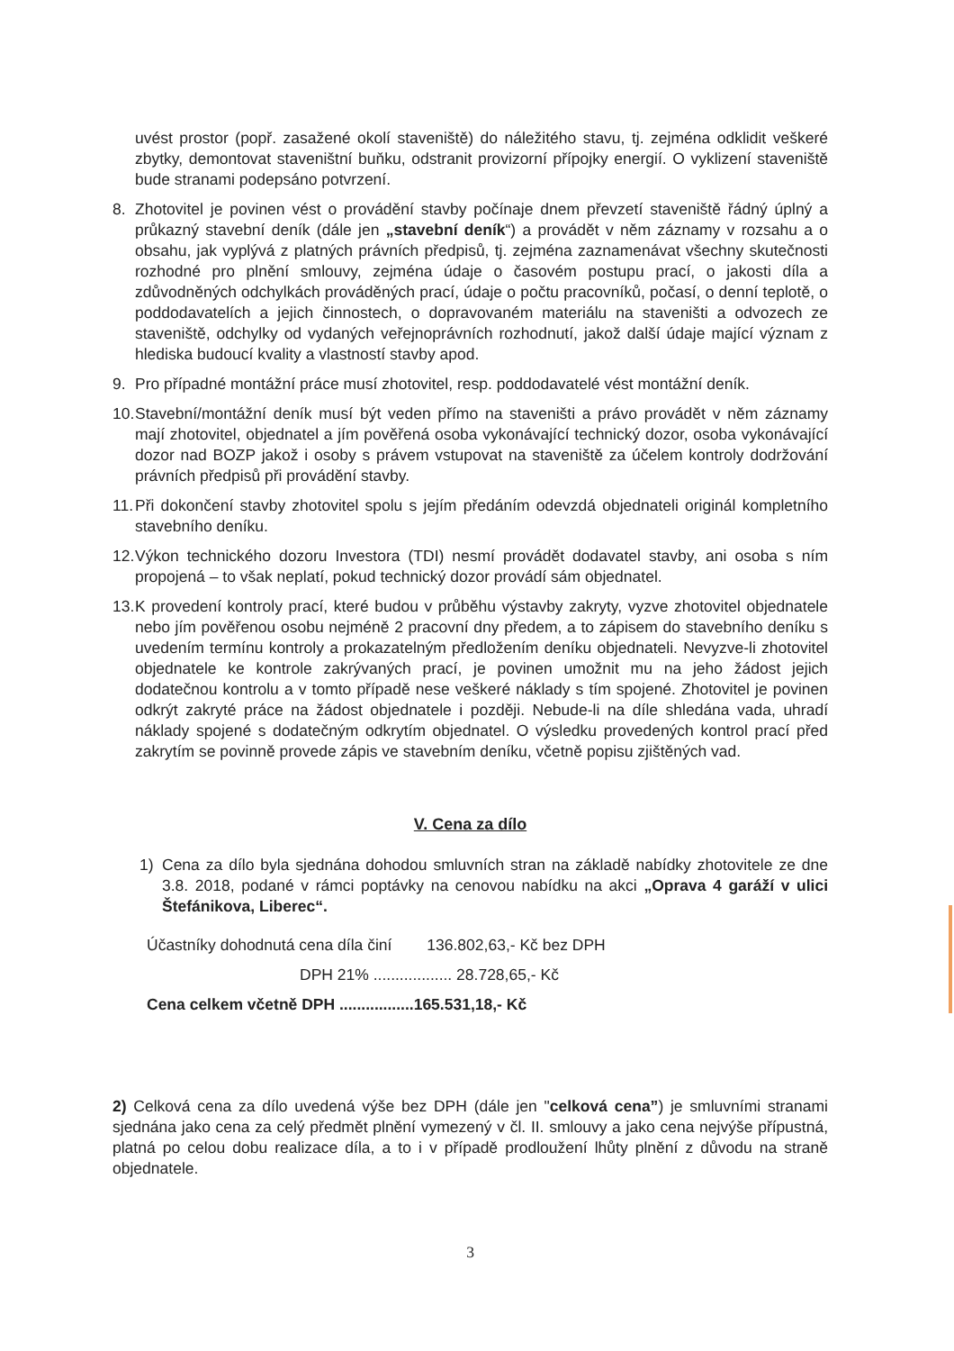uvést prostor (popř. zasažené okolí staveniště) do náležitého stavu, tj. zejména odklidit veškeré zbytky, demontovat staveništní buňku, odstranit provizorní přípojky energií. O vyklizení staveniště bude stranami podepsáno potvrzení.
8. Zhotovitel je povinen vést o provádění stavby počínaje dnem převzetí staveniště řádný úplný a průkazný stavební deník (dále jen „stavební deník“) a provádět v něm záznamy v rozsahu a o obsahu, jak vyplývá z platných právních předpisů, tj. zejména zaznamenávat všechny skutečnosti rozhodné pro plnění smlouvy, zejména údaje o časovém postupu prací, o jakosti díla a zdůvodněných odchylkách prováděných prací, údaje o počtu pracovníků, počasí, o denní teplotě, o poddodavatelích a jejich činnostech, o dopravovaném materiálu na staveništi a odvozech ze staveniště, odchylky od vydaných veřejnoprávních rozhodnutí, jakož další údaje mající význam z hlediska budoucí kvality a vlastností stavby apod.
9. Pro případné montážní práce musí zhotovitel, resp. poddodavatelé vést montážní deník.
10.
Stavební/montážní deník musí být veden přímo na staveništi a právo provádět v něm záznamy mají zhotovitel, objednatel a jím pověřená osoba vykonávající technický dozor, osoba vykonávající dozor nad BOZP jakož i osoby s právem vstupovat na staveniště za účelem kontroly dodržování právních předpisů při provádění stavby.
11.
Při dokončení stavby zhotovitel spolu s jejím předáním odevzdá objednateli originál kompletního stavebního deníku.
12.
Výkon technického dozoru Investora (TDI) nesmí provádět dodavatel stavby, ani osoba s ním propojená – to však neplatí, pokud technický dozor provádí sám objednatel.
13.
K provedení kontroly prací, které budou v průběhu výstavby zakryty, vyzve zhotovitel objednatele nebo jím pověřenou osobu nejméně 2 pracovní dny předem, a to zápisem do stavebního deníku s uvedením termínu kontroly a prokazatelným předložením deníku objednateli. Nevyzve-li zhotovitel objednatele ke kontrole zakrývaných prací, je povinen umožnit mu na jeho žádost jejich dodatečnou kontrolu a v tomto případě nese veškeré náklady s tím spojené. Zhotovitel je povinen odkrýt zakryté práce na žádost objednatele i později. Nebude-li na díle shledána vada, uhradí náklady spojené s dodatečným odkrytím objednatel. O výsledku provedených kontrol prací před zakrytím se povinně provede zápis ve stavebním deníku, včetně popisu zjištěných vad.
V. Cena za dílo
1) Cena za dílo byla sjednána dohodou smluvních stran na základě nabídky zhotovitele ze dne 3.8. 2018, podané v rámci poptávky na cenovou nabídku na akci „Oprava 4 garáží v ulici Štefánikova, Liberec“.
Účastníky dohodnutá cena díla činí 136.802,63,- Kč bez DPH
DPH 21% .................. 28.728,65,- Kč
Cena celkem včetně DPH .................165.531,18,- Kč
2) Celková cena za dílo uvedená výše bez DPH (dále jen "celková cena”) je smluvními stranami sjednána jako cena za celý předmět plnění vymezený v čl. II. smlouvy a jako cena nejvýše přípustná, platná po celou dobu realizace díla, a to i v případě prodloužení lhůty plnění z důvodu na straně objednatele.
3